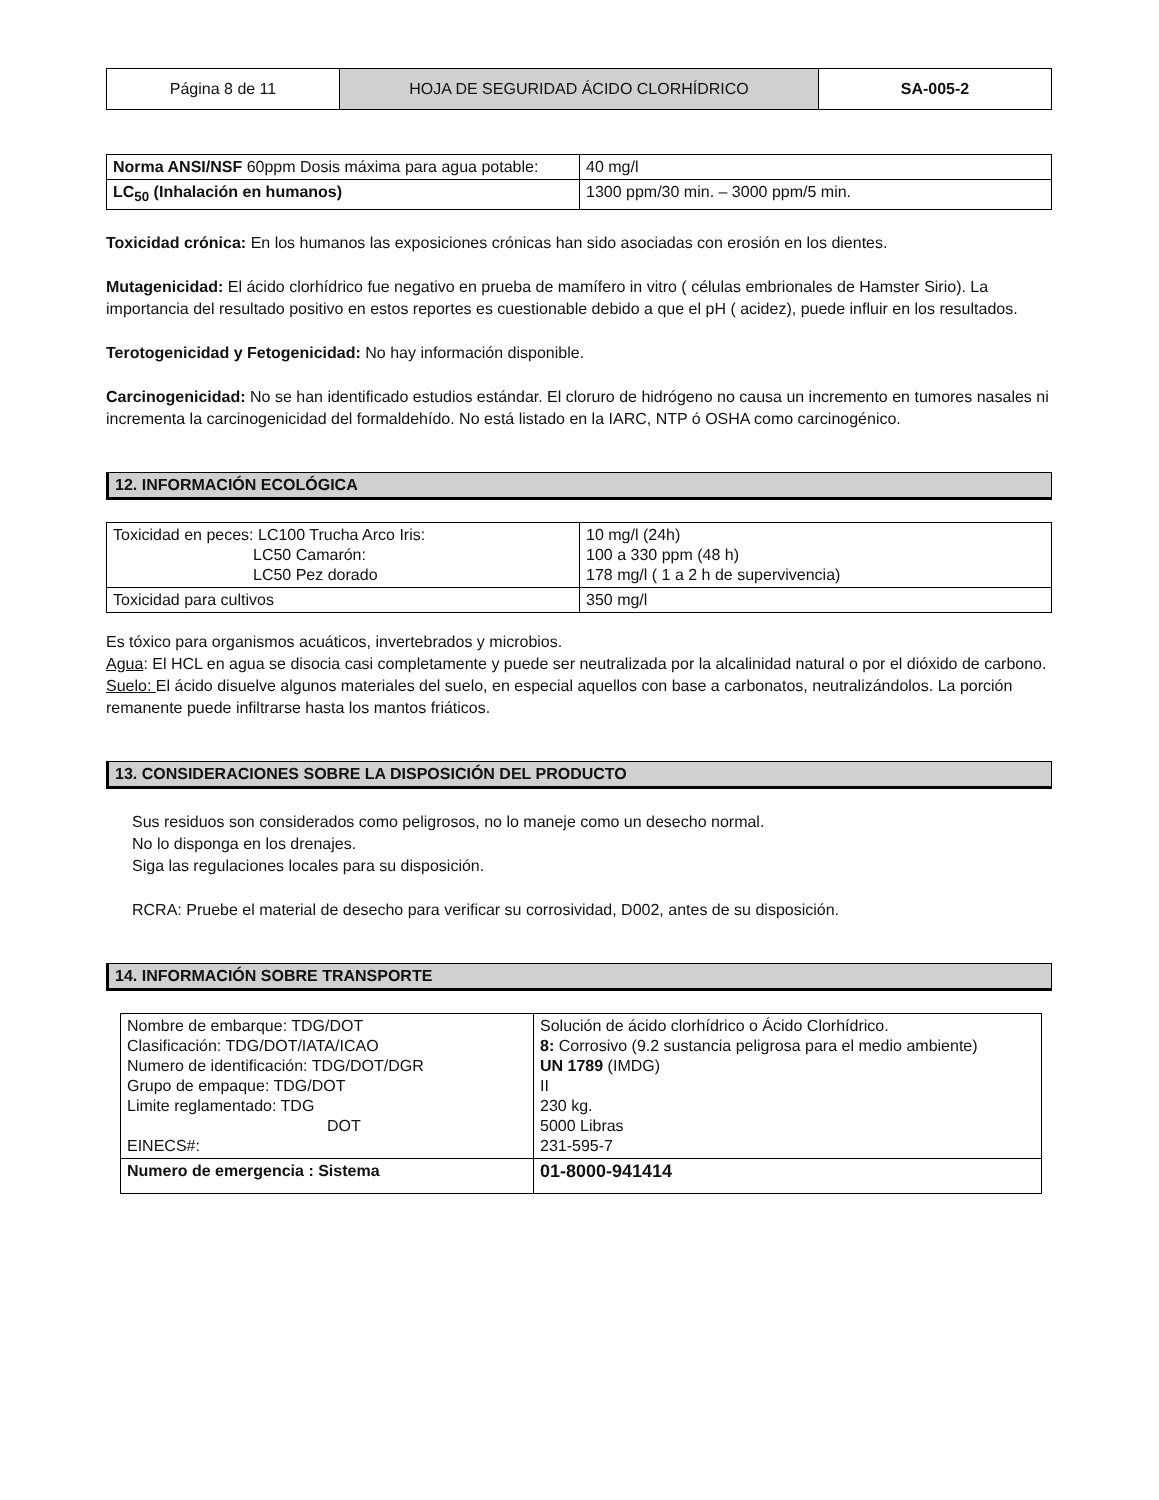| Página 8 de 11 | HOJA DE SEGURIDAD ÁCIDO CLORHÍDRICO | SA-005-2 |
| Norma ANSI/NSF 60ppm Dosis máxima para agua potable: | 40 mg/l |
| LC<sub>50</sub> (Inhalación en humanos) | 1300 ppm/30 min. – 3000 ppm/5 min. |
Toxicidad crónica: En los humanos las exposiciones crónicas han sido asociadas con erosión en los dientes.
Mutagenicidad: El ácido clorhídrico fue negativo en prueba de mamífero in vitro ( células embrionales de Hamster Sirio). La importancia del resultado positivo en estos reportes es cuestionable debido a que el pH ( acidez), puede influir en los resultados.
Terotogenicidad y Fetogenicidad: No hay información disponible.
Carcinogenicidad: No se han identificado estudios estándar. El cloruro de hidrógeno no causa un incremento en tumores nasales ni incrementa la carcinogenicidad del formaldehído. No está listado en la IARC, NTP ó OSHA como carcinogénico.
12. INFORMACIÓN ECOLÓGICA
| Toxicidad en peces: LC100 Trucha Arco Iris: LC50 Camarón: LC50 Pez dorado | 10 mg/l (24h) 100 a 330 ppm (48 h) 178 mg/l ( 1 a 2 h de supervivencia) |
| Toxicidad para cultivos | 350 mg/l |
Es tóxico para organismos acuáticos, invertebrados y microbios.
Agua: El HCL en agua se disocia casi completamente y puede ser neutralizada por la alcalinidad natural o por el dióxido de carbono.
Suelo: El ácido disuelve algunos materiales del suelo, en especial aquellos con base a carbonatos, neutralizándolos. La porción remanente puede infiltrarse hasta los mantos friáticos.
13. CONSIDERACIONES SOBRE LA DISPOSICIÓN DEL PRODUCTO
Sus residuos son considerados como peligrosos, no lo maneje como un desecho normal.
No lo disponga en los drenajes.
Siga las regulaciones locales para su disposición.
RCRA: Pruebe el material de desecho para verificar su corrosividad, D002, antes de su disposición.
14. INFORMACIÓN SOBRE TRANSPORTE
| Nombre de embarque: TDG/DOT Clasificación: TDG/DOT/IATA/ICAO Numero de identificación: TDG/DOT/DGR Grupo de empaque: TDG/DOT Limite reglamentado: TDG DOT EINECS#: | Solución de ácido clorhídrico o Ácido Clorhídrico. 8: Corrosivo (9.2 sustancia peligrosa para el medio ambiente) UN 1789 (IMDG) II 230 kg. 5000 Libras 231-595-7 |
| Numero de emergencia : Sistema | 01-8000-941414 |